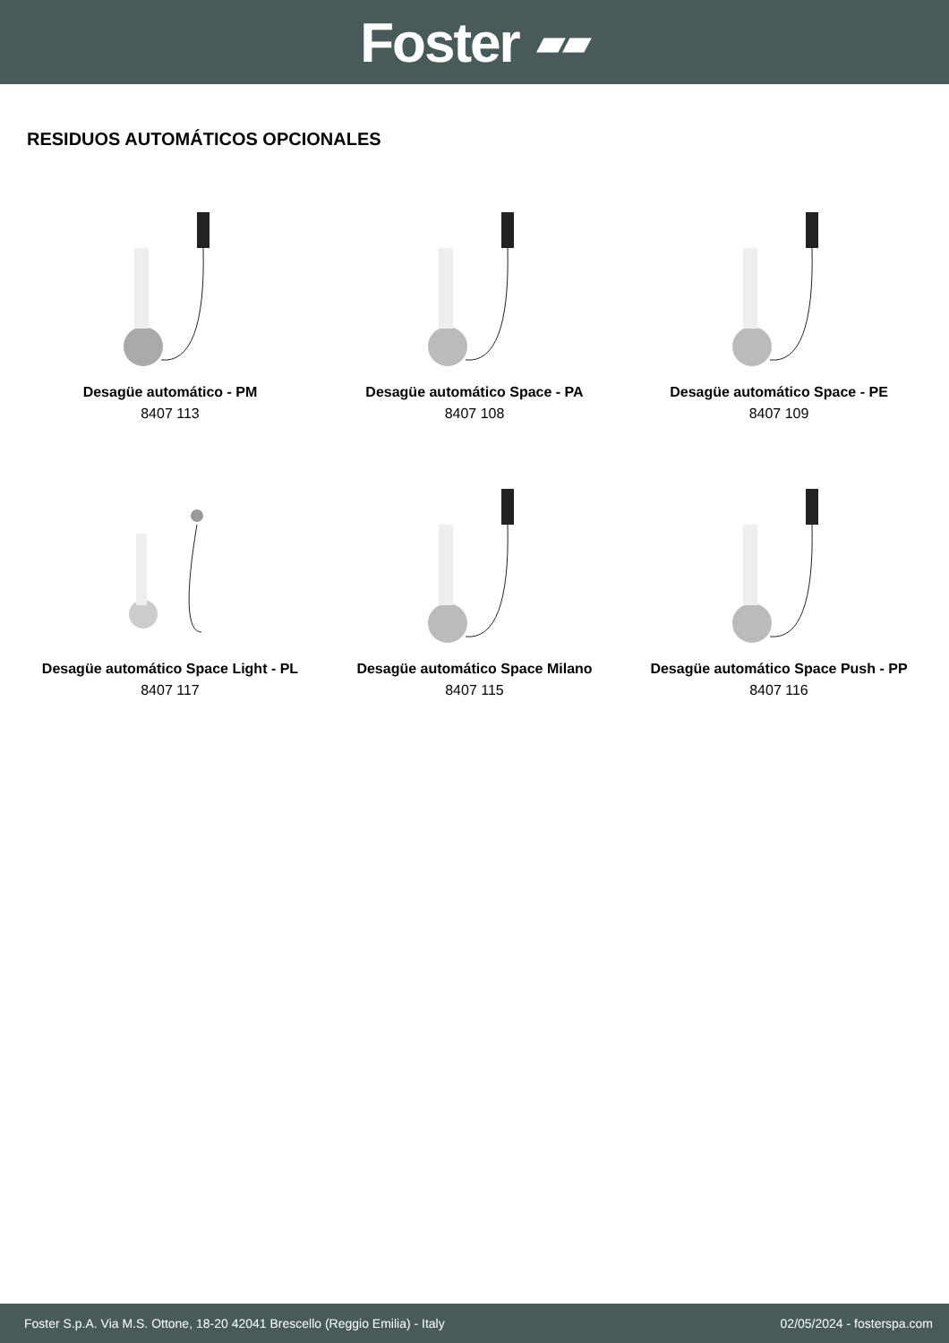Foster ▰▰
RESIDUOS AUTOMÁTICOS OPCIONALES
Desagüe automático - PM
8407 113
Desagüe automático Space - PA
8407 108
Desagüe automático Space - PE
8407 109
Desagüe automático Space Light - PL
8407 117
Desagüe automático Space Milano
8407 115
Desagüe automático Space Push - PP
8407 116
Foster S.p.A. Via M.S. Ottone, 18-20 42041 Brescello (Reggio Emilia) - Italy 02/05/2024 - fosterspa.com